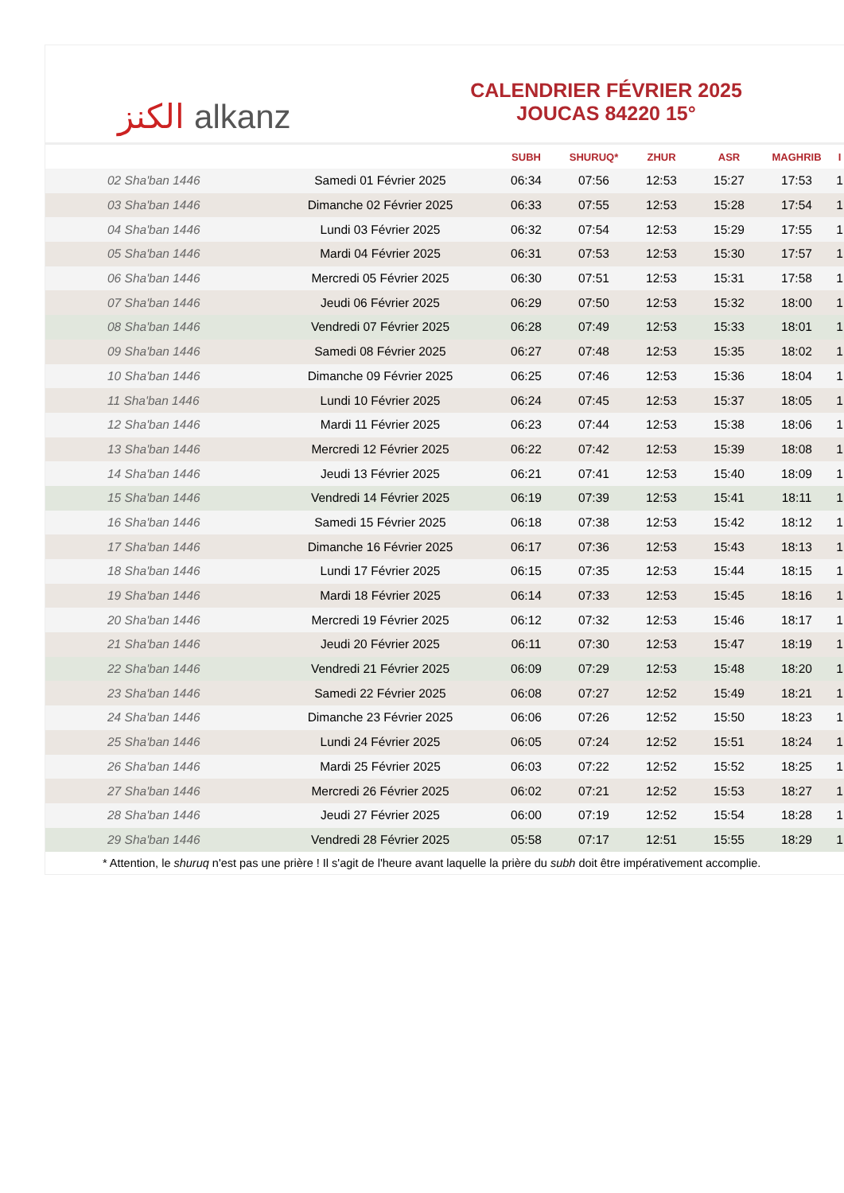الكنز alkanz
CALENDRIER FÉVRIER 2025
JOUCAS 84220 15°
| | | SUBH | SHURUQ* | ZHUR | ASR | MAGHRIB | I |
| --- | --- | --- | --- | --- | --- | --- | --- |
| 02 Sha'ban 1446 | Samedi 01 Février 2025 | 06:34 | 07:56 | 12:53 | 15:27 | 17:53 | 1 |
| 03 Sha'ban 1446 | Dimanche 02 Février 2025 | 06:33 | 07:55 | 12:53 | 15:28 | 17:54 | 1 |
| 04 Sha'ban 1446 | Lundi 03 Février 2025 | 06:32 | 07:54 | 12:53 | 15:29 | 17:55 | 1 |
| 05 Sha'ban 1446 | Mardi 04 Février 2025 | 06:31 | 07:53 | 12:53 | 15:30 | 17:57 | 1 |
| 06 Sha'ban 1446 | Mercredi 05 Février 2025 | 06:30 | 07:51 | 12:53 | 15:31 | 17:58 | 1 |
| 07 Sha'ban 1446 | Jeudi 06 Février 2025 | 06:29 | 07:50 | 12:53 | 15:32 | 18:00 | 1 |
| 08 Sha'ban 1446 | Vendredi 07 Février 2025 | 06:28 | 07:49 | 12:53 | 15:33 | 18:01 | 1 |
| 09 Sha'ban 1446 | Samedi 08 Février 2025 | 06:27 | 07:48 | 12:53 | 15:35 | 18:02 | 1 |
| 10 Sha'ban 1446 | Dimanche 09 Février 2025 | 06:25 | 07:46 | 12:53 | 15:36 | 18:04 | 1 |
| 11 Sha'ban 1446 | Lundi 10 Février 2025 | 06:24 | 07:45 | 12:53 | 15:37 | 18:05 | 1 |
| 12 Sha'ban 1446 | Mardi 11 Février 2025 | 06:23 | 07:44 | 12:53 | 15:38 | 18:06 | 1 |
| 13 Sha'ban 1446 | Mercredi 12 Février 2025 | 06:22 | 07:42 | 12:53 | 15:39 | 18:08 | 1 |
| 14 Sha'ban 1446 | Jeudi 13 Février 2025 | 06:21 | 07:41 | 12:53 | 15:40 | 18:09 | 1 |
| 15 Sha'ban 1446 | Vendredi 14 Février 2025 | 06:19 | 07:39 | 12:53 | 15:41 | 18:11 | 1 |
| 16 Sha'ban 1446 | Samedi 15 Février 2025 | 06:18 | 07:38 | 12:53 | 15:42 | 18:12 | 1 |
| 17 Sha'ban 1446 | Dimanche 16 Février 2025 | 06:17 | 07:36 | 12:53 | 15:43 | 18:13 | 1 |
| 18 Sha'ban 1446 | Lundi 17 Février 2025 | 06:15 | 07:35 | 12:53 | 15:44 | 18:15 | 1 |
| 19 Sha'ban 1446 | Mardi 18 Février 2025 | 06:14 | 07:33 | 12:53 | 15:45 | 18:16 | 1 |
| 20 Sha'ban 1446 | Mercredi 19 Février 2025 | 06:12 | 07:32 | 12:53 | 15:46 | 18:17 | 1 |
| 21 Sha'ban 1446 | Jeudi 20 Février 2025 | 06:11 | 07:30 | 12:53 | 15:47 | 18:19 | 1 |
| 22 Sha'ban 1446 | Vendredi 21 Février 2025 | 06:09 | 07:29 | 12:53 | 15:48 | 18:20 | 1 |
| 23 Sha'ban 1446 | Samedi 22 Février 2025 | 06:08 | 07:27 | 12:52 | 15:49 | 18:21 | 1 |
| 24 Sha'ban 1446 | Dimanche 23 Février 2025 | 06:06 | 07:26 | 12:52 | 15:50 | 18:23 | 1 |
| 25 Sha'ban 1446 | Lundi 24 Février 2025 | 06:05 | 07:24 | 12:52 | 15:51 | 18:24 | 1 |
| 26 Sha'ban 1446 | Mardi 25 Février 2025 | 06:03 | 07:22 | 12:52 | 15:52 | 18:25 | 1 |
| 27 Sha'ban 1446 | Mercredi 26 Février 2025 | 06:02 | 07:21 | 12:52 | 15:53 | 18:27 | 1 |
| 28 Sha'ban 1446 | Jeudi 27 Février 2025 | 06:00 | 07:19 | 12:52 | 15:54 | 18:28 | 1 |
| 29 Sha'ban 1446 | Vendredi 28 Février 2025 | 05:58 | 07:17 | 12:51 | 15:55 | 18:29 | 1 |
* Attention, le shuruq n'est pas une prière ! Il s'agit de l'heure avant laquelle la prière du subh doit être impérativement accomplie.